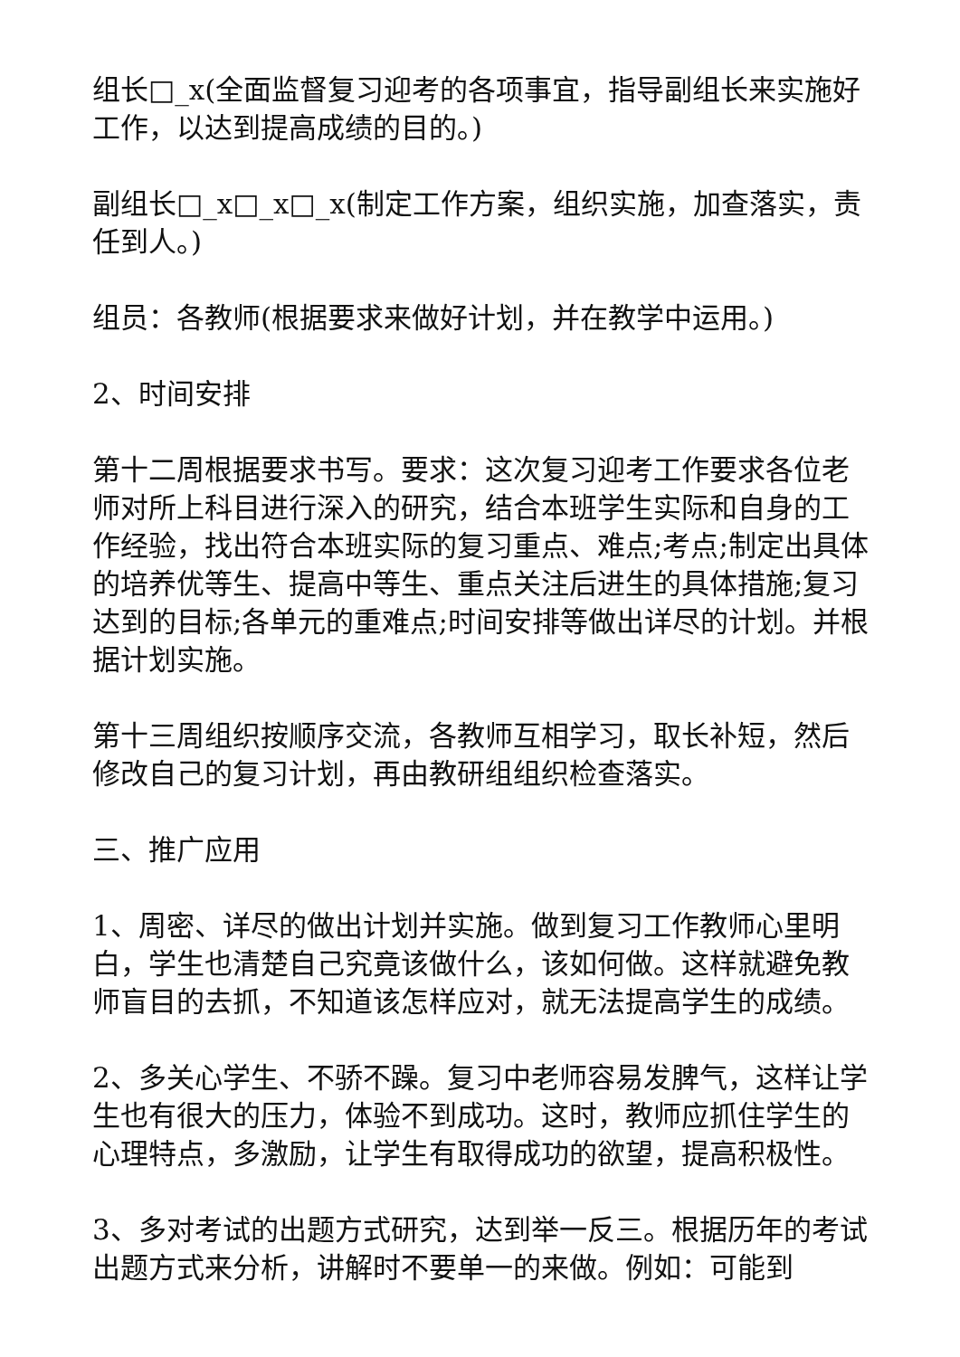组长□_x(全面监督复习迎考的各项事宜，指导副组长来实施好工作，以达到提高成绩的目的。)
副组长□_x□_x□_x(制定工作方案，组织实施，加查落实，责任到人。)
组员：各教师(根据要求来做好计划，并在教学中运用。)
2、时间安排
第十二周根据要求书写。要求：这次复习迎考工作要求各位老师对所上科目进行深入的研究，结合本班学生实际和自身的工作经验，找出符合本班实际的复习重点、难点;考点;制定出具体的培养优等生、提高中等生、重点关注后进生的具体措施;复习达到的目标;各单元的重难点;时间安排等做出详尽的计划。并根据计划实施。
第十三周组织按顺序交流，各教师互相学习，取长补短，然后修改自己的复习计划，再由教研组组织检查落实。
三、推广应用
1、周密、详尽的做出计划并实施。做到复习工作教师心里明白，学生也清楚自己究竟该做什么，该如何做。这样就避免教师盲目的去抓，不知道该怎样应对，就无法提高学生的成绩。
2、多关心学生、不骄不躁。复习中老师容易发脾气，这样让学生也有很大的压力，体验不到成功。这时，教师应抓住学生的心理特点，多激励，让学生有取得成功的欲望，提高积极性。
3、多对考试的出题方式研究，达到举一反三。根据历年的考试出题方式来分析，讲解时不要单一的来做。例如：可能到